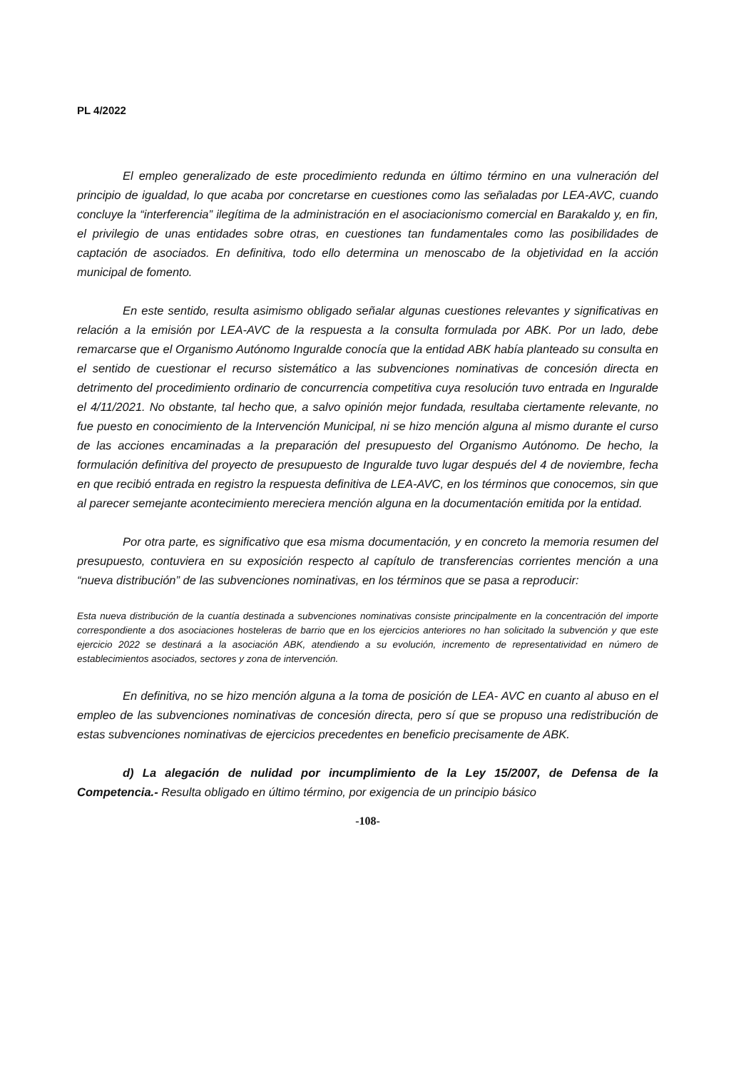PL 4/2022
El empleo generalizado de este procedimiento redunda en último término en una vulneración del principio de igualdad, lo que acaba por concretarse en cuestiones como las señaladas por LEA-AVC, cuando concluye la “interferencia” ilegítima de la administración en el asociacionismo comercial en Barakaldo y, en fin, el privilegio de unas entidades sobre otras, en cuestiones tan fundamentales como las posibilidades de captación de asociados. En definitiva, todo ello determina un menoscabo de la objetividad en la acción municipal de fomento.
En este sentido, resulta asimismo obligado señalar algunas cuestiones relevantes y significativas en relación a la emisión por LEA-AVC de la respuesta a la consulta formulada por ABK. Por un lado, debe remarcarse que el Organismo Autónomo Inguralde conocía que la entidad ABK había planteado su consulta en el sentido de cuestionar el recurso sistemático a las subvenciones nominativas de concesión directa en detrimento del procedimiento ordinario de concurrencia competitiva cuya resolución tuvo entrada en Inguralde el 4/11/2021. No obstante, tal hecho que, a salvo opinión mejor fundada, resultaba ciertamente relevante, no fue puesto en conocimiento de la Intervención Municipal, ni se hizo mención alguna al mismo durante el curso de las acciones encaminadas a la preparación del presupuesto del Organismo Autónomo. De hecho, la formulación definitiva del proyecto de presupuesto de Inguralde tuvo lugar después del 4 de noviembre, fecha en que recibió entrada en registro la respuesta definitiva de LEA-AVC, en los términos que conocemos, sin que al parecer semejante acontecimiento mereciera mención alguna en la documentación emitida por la entidad.
Por otra parte, es significativo que esa misma documentación, y en concreto la memoria resumen del presupuesto, contuviera en su exposición respecto al capítulo de transferencias corrientes mención a una “nueva distribución” de las subvenciones nominativas, en los términos que se pasa a reproducir:
Esta nueva distribución de la cuantía destinada a subvenciones nominativas consiste principalmente en la concentración del importe correspondiente a dos asociaciones hosteleras de barrio que en los ejercicios anteriores no han solicitado la subvención y que este ejercicio 2022 se destinará a la asociación ABK, atendiendo a su evolución, incremento de representatividad en número de establecimientos asociados, sectores y zona de intervención.
En definitiva, no se hizo mención alguna a la toma de posición de LEA- AVC en cuanto al abuso en el empleo de las subvenciones nominativas de concesión directa, pero sí que se propuso una redistribución de estas subvenciones nominativas de ejercicios precedentes en beneficio precisamente de ABK.
d) La alegación de nulidad por incumplimiento de la Ley 15/2007, de Defensa de la Competencia.- Resulta obligado en último término, por exigencia de un principio básico
-108-